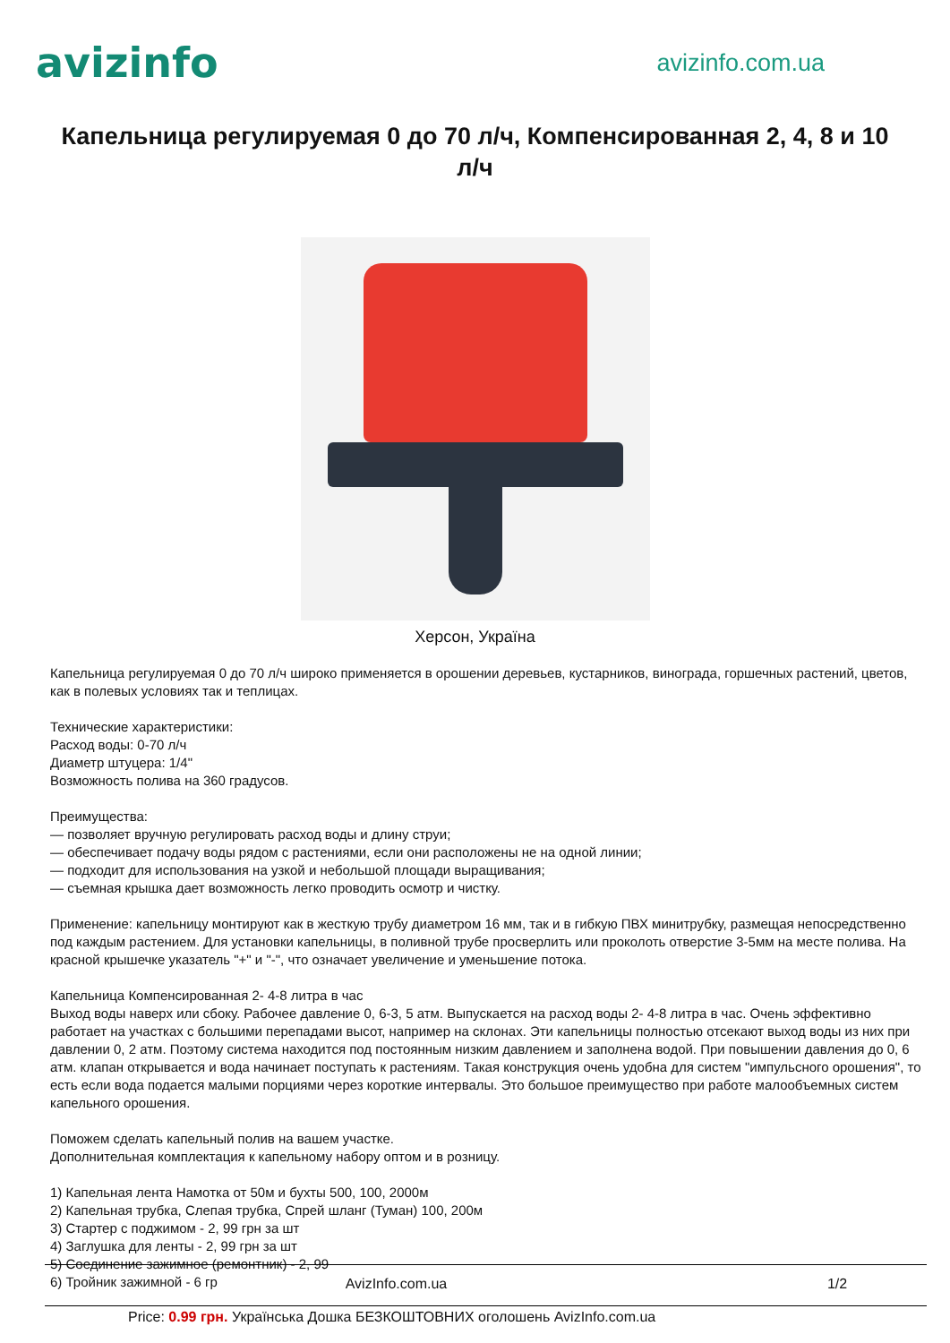avizinfo
avizinfo.com.ua
Капельница регулируемая 0 до 70 л/ч, Компенсированная 2, 4, 8 и 10 л/ч
Херсон, Україна
Капельница регулируемая 0 до 70 л/ч широко применяется в орошении деревьев, кустарников, винограда, горшечных растений, цветов, как в полевых условиях так и теплицах.
Технические характеристики:
Расход воды: 0-70 л/ч
Диаметр штуцера: 1/4"
Возможность полива на 360 градусов.
Преимущества:
— позволяет вручную регулировать расход воды и длину струи;
— обеспечивает подачу воды рядом с растениями, если они расположены не на одной линии;
— подходит для использования на узкой и небольшой площади выращивания;
— съемная крышка дает возможность легко проводить осмотр и чистку.
Применение: капельницу монтируют как в жесткую трубу диаметром 16 мм, так и в гибкую ПВХ минитрубку, размещая непосредственно под каждым растением. Для установки капельницы, в поливной трубе просверлить или проколоть отверстие 3-5мм на месте полива. На красной крышечке указатель "+" и "-", что означает увеличение и уменьшение потока.
Капельница Компенсированная 2- 4-8 литра в час
Выход воды наверх или сбоку. Рабочее давление 0, 6-3, 5 атм. Выпускается на расход воды 2- 4-8 литра в час. Очень эффективно работает на участках с большими перепадами высот, например на склонах. Эти капельницы полностью отсекают выход воды из них при давлении 0, 2 атм. Поэтому система находится под постоянным низким давлением и заполнена водой. При повышении давления до 0, 6 атм. клапан открывается и вода начинает поступать к растениям. Такая конструкция очень удобна для систем "импульсного орошения", то есть если вода подается малыми порциями через короткие интервалы. Это большое преимущество при работе малообъемных систем капельного орошения.
Поможем сделать капельный полив на вашем участке.
Дополнительная комплектация к капельному набору оптом и в розницу.
1) Капельная лента Намотка от 50м и бухты 500, 100, 2000м
2) Капельная трубка, Слепая трубка, Спрей шланг (Туман) 100, 200м
3) Стартер с поджимом - 2, 99 грн за шт
4) Заглушка для ленты - 2, 99 грн за шт
5) Соединение зажимное (ремонтник) - 2, 99
6) Тройник зажимной - 6 гр
AvizInfo.com.ua 1/2
Price: 0.99 грн. Українська Дошка БЕЗКОШТОВНИХ оголошень AvizInfo.com.ua